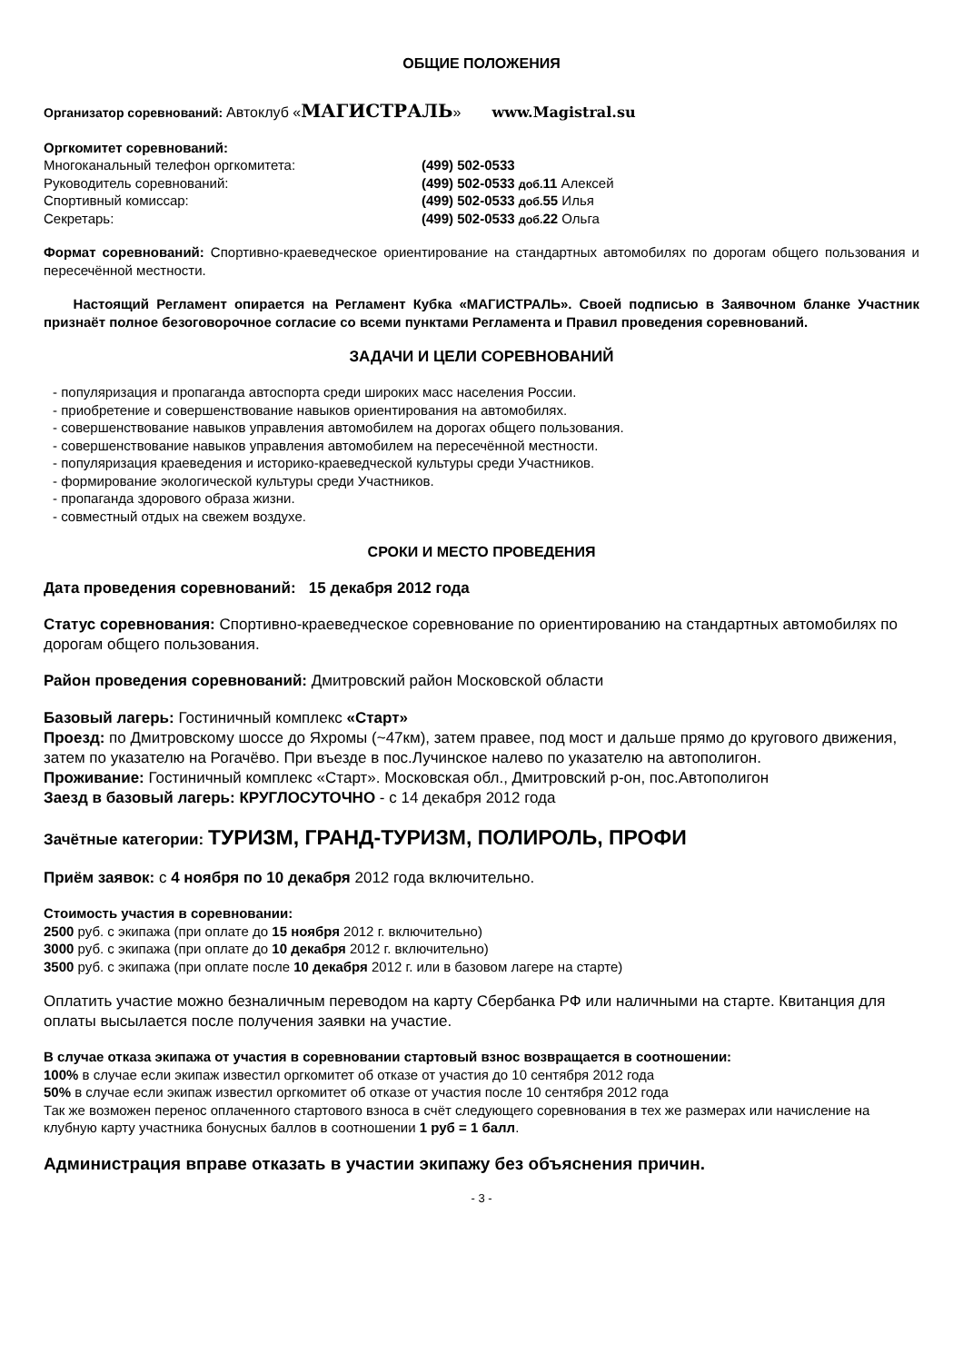ОБЩИЕ ПОЛОЖЕНИЯ
Организатор соревнований: Автоклуб «МАГИСТРАЛЬ» www.Magistral.su
Оргкомитет соревнований:
Многоканальный телефон оргкомитета: (499) 502-0533
Руководитель соревнований: (499) 502-0533 доб. 11 Алексей
Спортивный комиссар: (499) 502-0533 доб. 55 Илья
Секретарь: (499) 502-0533 доб. 22 Ольга
Формат соревнований: Спортивно-краеведческое ориентирование на стандартных автомобилях по дорогам общего пользования и пересечённой местности.
Настоящий Регламент опирается на Регламент Кубка «МАГИСТРАЛЬ». Своей подписью в Заявочном бланке Участник признаёт полное безоговорочное согласие со всеми пунктами Регламента и Правил проведения соревнований.
ЗАДАЧИ И ЦЕЛИ СОРЕВНОВАНИЙ
- популяризация и пропаганда автоспорта среди широких масс населения России.
- приобретение и совершенствование навыков ориентирования на автомобилях.
- совершенствование навыков управления автомобилем на дорогах общего пользования.
- совершенствование навыков управления автомобилем на пересечённой местности.
- популяризация краеведения и историко-краеведческой культуры среди Участников.
- формирование экологической культуры среди Участников.
- пропаганда здорового образа жизни.
- совместный отдых на свежем воздухе.
СРОКИ И МЕСТО ПРОВЕДЕНИЯ
Дата проведения соревнований: 15 декабря 2012 года
Статус соревнования: Спортивно-краеведческое соревнование по ориентированию на стандартных автомобилях по дорогам общего пользования.
Район проведения соревнований: Дмитровский район Московской области
Базовый лагерь: Гостиничный комплекс «Старт»
Проезд: по Дмитровскому шоссе до Яхромы (~47км), затем правее, под мост и дальше прямо до кругового движения, затем по указателю на Рогачёво. При въезде в пос.Лучинское налево по указателю на автополигон.
Проживание: Гостиничный комплекс «Старт». Московская обл., Дмитровский р-он, пос.Автополигон
Заезд в базовый лагерь: КРУГЛОСУТОЧНО - с 14 декабря 2012 года
Зачётные категории: ТУРИЗМ, ГРАНД-ТУРИЗМ, ПОЛИРОЛЬ, ПРОФИ
Приём заявок: с 4 ноября по 10 декабря 2012 года включительно.
Стоимость участия в соревновании:
2500 руб. с экипажа (при оплате до 15 ноября 2012 г. включительно)
3000 руб. с экипажа (при оплате до 10 декабря 2012 г. включительно)
3500 руб. с экипажа (при оплате после 10 декабря 2012 г. или в базовом лагере на старте)
Оплатить участие можно безналичным переводом на карту Сбербанка РФ или наличными на старте. Квитанция для оплаты высылается после получения заявки на участие.
В случае отказа экипажа от участия в соревновании стартовый взнос возвращается в соотношении:
100% в случае если экипаж известил оргкомитет об отказе от участия до 10 сентября 2012 года
50% в случае если экипаж известил оргкомитет об отказе от участия после 10 сентября 2012 года
Так же возможен перенос оплаченного стартового взноса в счёт следующего соревнования в тех же размерах или начисление на клубную карту участника бонусных баллов в соотношении 1 руб = 1 балл.
Администрация вправе отказать в участии экипажу без объяснения причин.
- 3 -